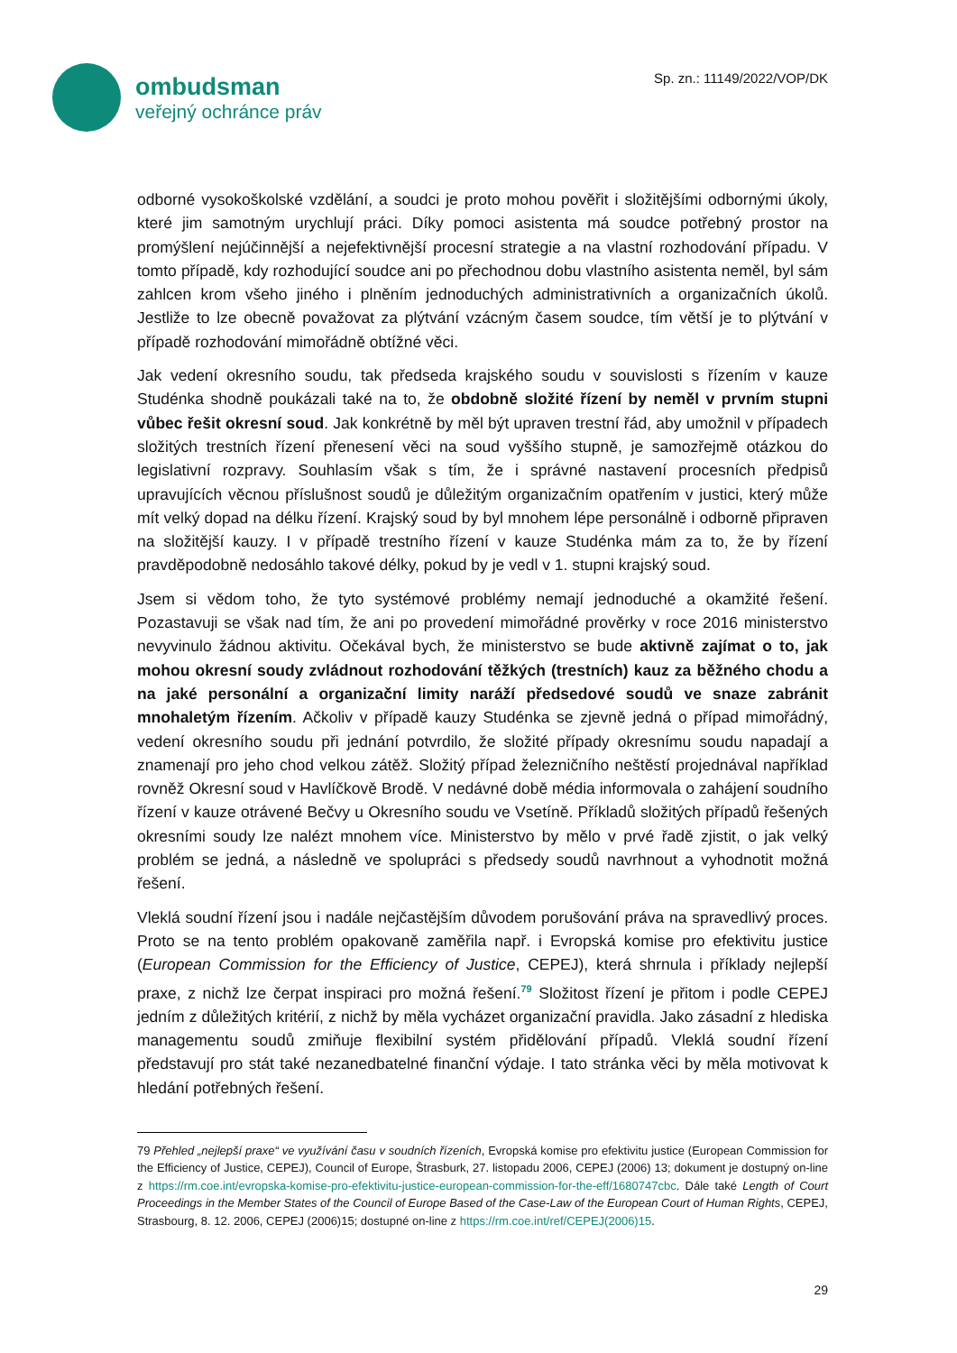ombudsman
veřejný ochránce práv
Sp. zn.: 11149/2022/VOP/DK
odborné vysokoškolské vzdělání, a soudci je proto mohou pověřit i složitějšími odbornými úkoly, které jim samotným urychlují práci. Díky pomoci asistenta má soudce potřebný prostor na promýšlení nejúčinnější a nejefektivnější procesní strategie a na vlastní rozhodování případu. V tomto případě, kdy rozhodující soudce ani po přechodnou dobu vlastního asistenta neměl, byl sám zahlcen krom všeho jiného i plněním jednoduchých administrativních a organizačních úkolů. Jestliže to lze obecně považovat za plýtvání vzácným časem soudce, tím větší je to plýtvání v případě rozhodování mimořádně obtížné věci.
Jak vedení okresního soudu, tak předseda krajského soudu v souvislosti s řízením v kauze Studénka shodně poukázali také na to, že obdobně složité řízení by neměl v prvním stupni vůbec řešit okresní soud. Jak konkrétně by měl být upraven trestní řád, aby umožnil v případech složitých trestních řízení přenesení věci na soud vyššího stupně, je samozřejmě otázkou do legislativní rozpravy. Souhlasím však s tím, že i správné nastavení procesních předpisů upravujících věcnou příslušnost soudů je důležitým organizačním opatřením v justici, který může mít velký dopad na délku řízení. Krajský soud by byl mnohem lépe personálně i odborně připraven na složitější kauzy. I v případě trestního řízení v kauze Studénka mám za to, že by řízení pravděpodobně nedosáhlo takové délky, pokud by je vedl v 1. stupni krajský soud.
Jsem si vědom toho, že tyto systémové problémy nemají jednoduché a okamžité řešení. Pozastavuji se však nad tím, že ani po provedení mimořádné prověrky v roce 2016 ministerstvo nevyvinulo žádnou aktivitu. Očekával bych, že ministerstvo se bude aktivně zajímat o to, jak mohou okresní soudy zvládnout rozhodování těžkých (trestních) kauz za běžného chodu a na jaké personální a organizační limity naráží předsedové soudů ve snaze zabránit mnohaletým řízením. Ačkoliv v případě kauzy Studénka se zjevně jedná o případ mimořádný, vedení okresního soudu při jednání potvrdilo, že složité případy okresnímu soudu napadají a znamenají pro jeho chod velkou zátěž. Složitý případ železničního neštěstí projednával například rovněž Okresní soud v Havlíčkově Brodě. V nedávné době média informovala o zahájení soudního řízení v kauze otrávené Bečvy u Okresního soudu ve Vsetíně. Příkladů složitých případů řešených okresními soudy lze nalézt mnohem více. Ministerstvo by mělo v prvé řadě zjistit, o jak velký problém se jedná, a následně ve spolupráci s předsedy soudů navrhnout a vyhodnotit možná řešení.
Vleklá soudní řízení jsou i nadále nejčastějším důvodem porušování práva na spravedlivý proces. Proto se na tento problém opakovaně zaměřila např. i Evropská komise pro efektivitu justice (European Commission for the Efficiency of Justice, CEPEJ), která shrnula i příklady nejlepší praxe, z nichž lze čerpat inspiraci pro možná řešení.<sup>79</sup> Složitost řízení je přitom i podle CEPEJ jedním z důležitých kritérií, z nichž by měla vycházet organizační pravidla. Jako zásadní z hlediska managementu soudů zmiňuje flexibilní systém přidělování případů. Vleklá soudní řízení představují pro stát také nezanedbatelné finanční výdaje. I tato stránka věci by měla motivovat k hledání potřebných řešení.
79 Přehled „nejlepší praxe“ ve využívání času v soudních řízeních, Evropská komise pro efektivitu justice (European Commission for the Efficiency of Justice, CEPEJ), Council of Europe, Štrasburk, 27. listopadu 2006, CEPEJ (2006) 13; dokument je dostupný on-line z https://rm.coe.int/evropska-komise-pro-efektivitu-justice-european-commission-for-the-eff/1680747cbc. Dále také Length of Court Proceedings in the Member States of the Council of Europe Based of the Case-Law of the European Court of Human Rights, CEPEJ, Strasbourg, 8. 12. 2006, CEPEJ (2006)15; dostupné on-line z https://rm.coe.int/ref/CEPEJ(2006)15.
29